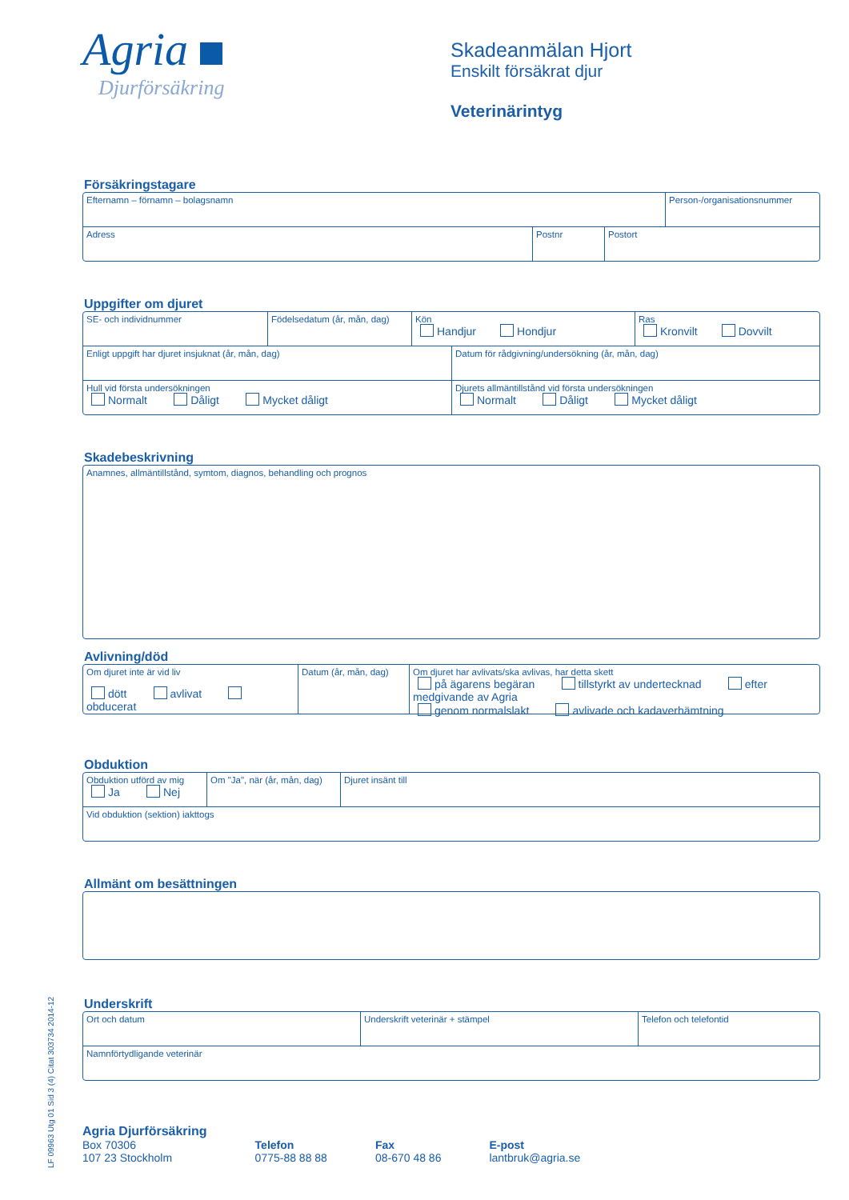LF 09963 Utg 01 Sid 3 (4) Citat 303734 2014-12
Agria
Djurförsäkring
Skadeanmälan Hjort
Enskilt försäkrat djur
Veterinärintyg
Försäkringstagare
Efternamn – förnamn – bolagsnamn
Person-/organisationsnummer
Adress Postnr Postort
Uppgifter om djuret
SE- och individnummer Födelsedatum (år, mån, dag)
Kön
Handjur Hondjur
Ras
Kronvilt Dovvilt
Enligt uppgift har djuret insjuknat (år, mån, dag) Datum för rådgivning/undersökning (år, mån, dag)
Hull vid första undersökningen
Normalt Dåligt Mycket dåligt
Djurets allmäntillstånd vid första undersökningen
Normalt Dåligt Mycket dåligt
Skadebeskrivning
Anamnes, allmäntillstånd, symtom, diagnos, behandling och prognos
Avlivning/död
Om djuret inte är vid liv
dött avlivat obducerat
Datum (år, mån, dag)
Om djuret har avlivats/ska avlivas, har detta skett
på ägarens begäran tillstyrkt av undertecknad efter medgivande av Agria
genom normalslakt avlivade och kadaverhämtning
Obduktion
Obduktion utförd av mig
Ja Nej
Om "Ja", när (år, mån, dag)
Djuret insänt till
Vid obduktion (sektion) iakttogs
Allmänt om besättningen
Underskrift
Ort och datum Underskrift veterinär + stämpel Telefon och telefontid
Namnförtydligande veterinär
Agria Djurförsäkring
Box 70306
107 23 Stockholm
Telefon
0775-88 88 88
Fax
08-670 48 86
E-post
lantbruk@agria.se